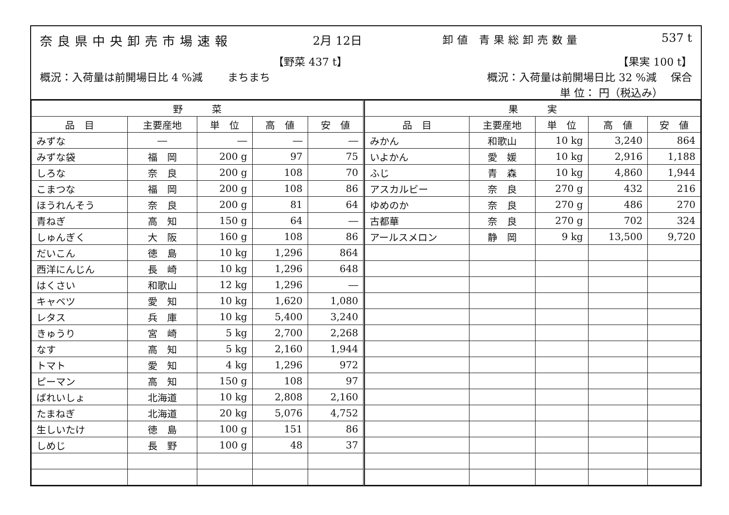奈良県中央卸売市場速報 2月 12日 卸値 青果総卸売数量 537 t
【野菜 437 t】 【果実 100 t】
概況：入荷量は前開場日比 4 %減 　　まちまち 概況：入荷量は前開場日比 32 %減 　保合
単 位： 円（税込み）
| 野 菜 | | | | |
| --- | --- | --- | --- | --- |
| 品 目 | 主要産地 | 単 位 | 高 値 | 安 値 |
| みずな | ― | ― | ― | ― |
| みずな袋 | 福 岡 | 200 g | 97 | 75 |
| しろな | 奈 良 | 200 g | 108 | 70 |
| こまつな | 福 岡 | 200 g | 108 | 86 |
| ほうれんそう | 奈 良 | 200 g | 81 | 64 |
| 青ねぎ | 高 知 | 150 g | 64 | ― |
| しゅんぎく | 大 阪 | 160 g | 108 | 86 |
| だいこん | 徳 島 | 10 kg | 1,296 | 864 |
| 西洋にんじん | 長 崎 | 10 kg | 1,296 | 648 |
| はくさい | 和歌山 | 12 kg | 1,296 | ― |
| キャベツ | 愛 知 | 10 kg | 1,620 | 1,080 |
| レタス | 兵 庫 | 10 kg | 5,400 | 3,240 |
| きゅうり | 宮 崎 | 5 kg | 2,700 | 2,268 |
| なす | 高 知 | 5 kg | 2,160 | 1,944 |
| トマト | 愛 知 | 4 kg | 1,296 | 972 |
| ピーマン | 高 知 | 150 g | 108 | 97 |
| ばれいしょ | 北海道 | 10 kg | 2,808 | 2,160 |
| たまねぎ | 北海道 | 20 kg | 5,076 | 4,752 |
| 生しいたけ | 徳 島 | 100 g | 151 | 86 |
| しめじ | 長 野 | 100 g | 48 | 37 |
| 果 実 | | | | |
| --- | --- | --- | --- | --- |
| 品 目 | 主要産地 | 単 位 | 高 値 | 安 値 |
| みかん | 和歌山 | 10 kg | 3,240 | 864 |
| いよかん | 愛 媛 | 10 kg | 2,916 | 1,188 |
| ふじ | 青 森 | 10 kg | 4,860 | 1,944 |
| アスカルビー | 奈 良 | 270 g | 432 | 216 |
| ゆめのか | 奈 良 | 270 g | 486 | 270 |
| 古都華 | 奈 良 | 270 g | 702 | 324 |
| アールスメロン | 静 岡 | 9 kg | 13,500 | 9,720 |